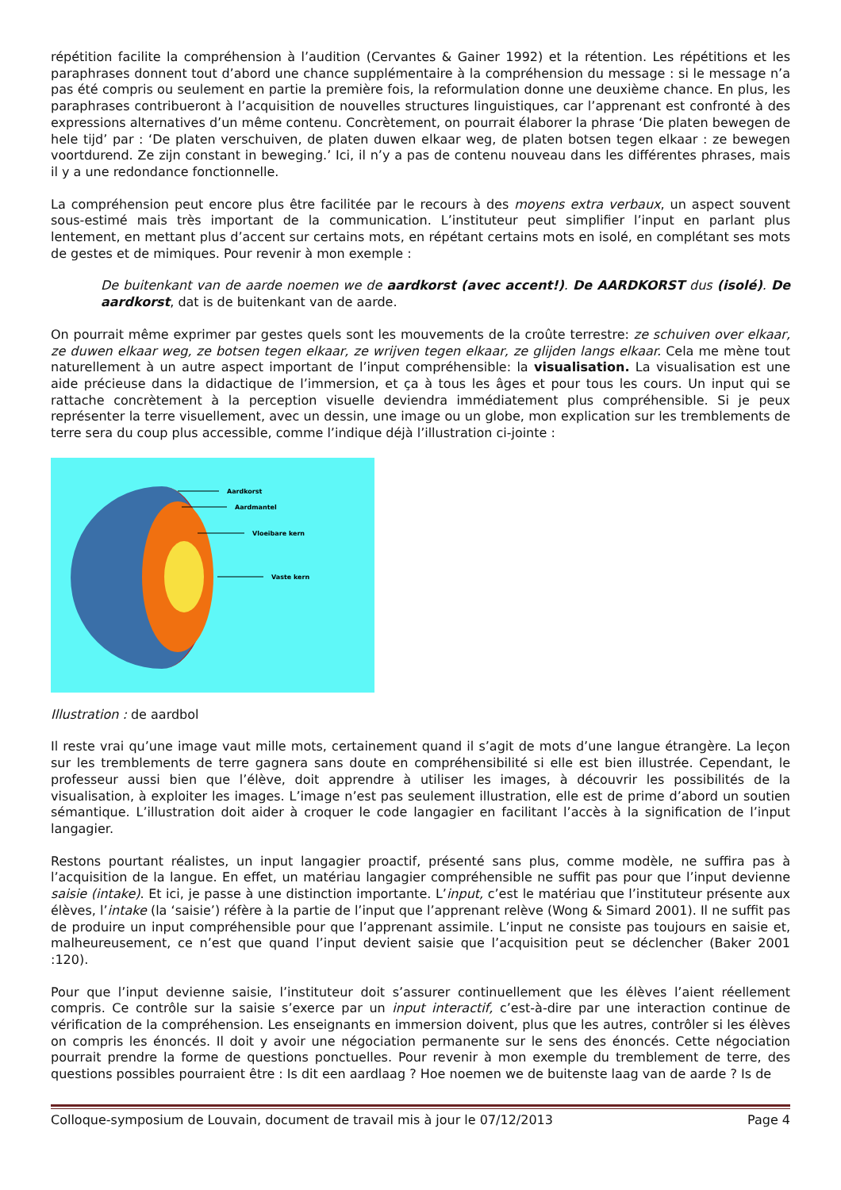répétition facilite la compréhension à l’audition (Cervantes & Gainer 1992) et la rétention. Les répétitions et les paraphrases donnent tout d’abord une chance supplémentaire à la compréhension du message : si le message n’a pas été compris ou seulement en partie la première fois, la reformulation donne une deuxième chance. En plus, les paraphrases contribueront à l’acquisition de nouvelles structures linguistiques, car l’apprenant est confronté à des expressions alternatives d’un même contenu. Concrètement, on pourrait élaborer la phrase ‘Die platen bewegen de hele tijd’ par : ‘De platen verschuiven, de platen duwen elkaar weg, de platen botsen tegen elkaar : ze bewegen voortdurend. Ze zijn constant in beweging.’ Ici, il n’y a pas de contenu nouveau dans les différentes phrases, mais il y a une redondance fonctionnelle.
La compréhension peut encore plus être facilitée par le recours à des moyens extra verbaux, un aspect souvent sous-estimé mais très important de la communication. L’instituteur peut simplifier l’input en parlant plus lentement, en mettant plus d’accent sur certains mots, en répétant certains mots en isolé, en complétant ses mots de gestes et de mimiques. Pour revenir à mon exemple :
De buitenkant van de aarde noemen we de aardkorst (avec accent!). De AARDKORST dus (isolé). De aardkorst, dat is de buitenkant van de aarde.
On pourrait même exprimer par gestes quels sont les mouvements de la croûte terrestre: ze schuiven over elkaar, ze duwen elkaar weg, ze botsen tegen elkaar, ze wrijven tegen elkaar, ze glijden langs elkaar. Cela me mène tout naturellement à un autre aspect important de l’input compréhensible: la visualisation. La visualisation est une aide précieuse dans la didactique de l’immersion, et ça à tous les âges et pour tous les cours. Un input qui se rattache concrètement à la perception visuelle deviendra immédiatement plus compréhensible. Si je peux représenter la terre visuellement, avec un dessin, une image ou un globe, mon explication sur les tremblements de terre sera du coup plus accessible, comme l’indique déjà l’illustration ci-jointe :
Aardkorst
Aardmantel
Vloeibare kern
Vaste kern
Illustration : de aardbol
Il reste vrai qu’une image vaut mille mots, certainement quand il s’agit de mots d’une langue étrangère. La leçon sur les tremblements de terre gagnera sans doute en compréhensibilité si elle est bien illustrée. Cependant, le professeur aussi bien que l’élève, doit apprendre à utiliser les images, à découvrir les possibilités de la visualisation, à exploiter les images. L’image n’est pas seulement illustration, elle est de prime d’abord un soutien sémantique. L’illustration doit aider à croquer le code langagier en facilitant l’accès à la signification de l’input langagier.
Restons pourtant réalistes, un input langagier proactif, présenté sans plus, comme modèle, ne suffira pas à l’acquisition de la langue. En effet, un matériau langagier compréhensible ne suffit pas pour que l’input devienne saisie (intake). Et ici, je passe à une distinction importante. L’input, c’est le matériau que l’instituteur présente aux élèves, l’intake (la ‘saisie’) réfère à la partie de l’input que l’apprenant relève (Wong & Simard 2001). Il ne suffit pas de produire un input compréhensible pour que l’apprenant assimile. L’input ne consiste pas toujours en saisie et, malheureusement, ce n’est que quand l’input devient saisie que l’acquisition peut se déclencher (Baker 2001 :120).
Pour que l’input devienne saisie, l’instituteur doit s’assurer continuellement que les élèves l’aient réellement compris. Ce contrôle sur la saisie s’exerce par un input interactif, c’est-à-dire par une interaction continue de vérification de la compréhension. Les enseignants en immersion doivent, plus que les autres, contrôler si les élèves on compris les énoncés. Il doit y avoir une négociation permanente sur le sens des énoncés. Cette négociation pourrait prendre la forme de questions ponctuelles. Pour revenir à mon exemple du tremblement de terre, des questions possibles pourraient être : Is dit een aardlaag ? Hoe noemen we de buitenste laag van de aarde ? Is de
Colloque-symposium de Louvain, document de travail mis à jour le 07/12/2013 Page 4